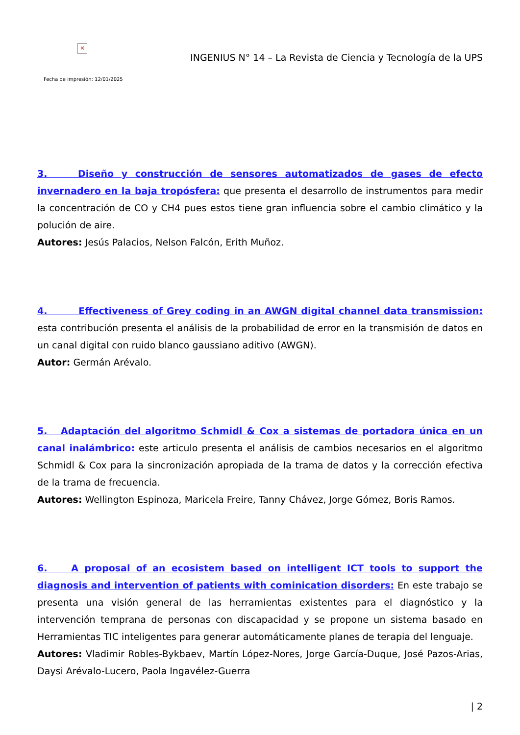✕
INGENIUS N° 14 – La Revista de Ciencia y Tecnología de la UPS
Fecha de impresión: 12/01/2025
3. Diseño y construcción de sensores automatizados de gases de efecto invernadero en la baja tropósfera: que presenta el desarrollo de instrumentos para medir la concentración de CO y CH4 pues estos tiene gran influencia sobre el cambio climático y la polución de aire.
Autores: Jesús Palacios, Nelson Falcón, Erith Muñoz.
4. Effectiveness of Grey coding in an AWGN digital channel data transmission: esta contribución presenta el análisis de la probabilidad de error en la transmisión de datos en un canal digital con ruido blanco gaussiano aditivo (AWGN).
Autor: Germán Arévalo.
5. Adaptación del algoritmo Schmidl & Cox a sistemas de portadora única en un canal inalámbrico: este articulo presenta el análisis de cambios necesarios en el algoritmo Schmidl & Cox para la sincronización apropiada de la trama de datos y la corrección efectiva de la trama de frecuencia.
Autores: Wellington Espinoza, Maricela Freire, Tanny Chávez, Jorge Gómez, Boris Ramos.
6. A proposal of an ecosistem based on intelligent ICT tools to support the diagnosis and intervention of patients with cominication disorders: En este trabajo se presenta una visión general de las herramientas existentes para el diagnóstico y la intervención temprana de personas con discapacidad y se propone un sistema basado en Herramientas TIC inteligentes para generar automáticamente planes de terapia del lenguaje.
Autores: Vladimir Robles-Bykbaev, Martín López-Nores, Jorge García-Duque, José Pazos-Arias, Daysi Arévalo-Lucero, Paola Ingavélez-Guerra
| 2